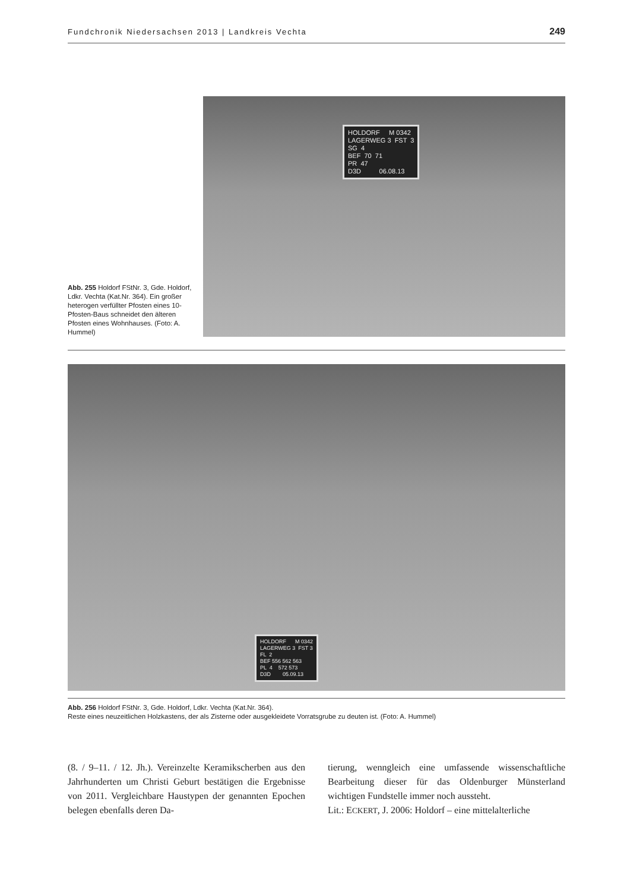Fundchronik Niedersachsen 2013 | Landkreis Vechta 249
Abb. 255 Holdorf FStNr. 3, Gde. Holdorf, Ldkr. Vechta (Kat.Nr. 364). Ein großer heterogen verfüllter Pfosten eines 10-Pfosten-Baus schneidet den älteren Pfosten eines Wohnhauses. (Foto: A. Hummel)
HOLDORF M 0342 LAGERWEG 3 FST 3 SG 4 BEF 70 71 PR 47 D3D 06.08.13
HOLDORF M 0342 LAGERWEG 3 FST 3 FL 2 BEF 556 562 563 PL 4 572 573 D3D 05.09.13
Abb. 256 Holdorf FStNr. 3, Gde. Holdorf, Ldkr. Vechta (Kat.Nr. 364).
Reste eines neuzeitlichen Holzkastens, der als Zisterne oder ausgekleidete Vorratsgrube zu deuten ist. (Foto: A. Hummel)
(8. / 9–11. / 12. Jh.). Vereinzelte Keramikscherben aus den Jahrhunderten um Christi Geburt bestätigen die Ergebnisse von 2011. Vergleichbare Haustypen der genannten Epochen belegen ebenfalls deren Da-
tierung, wenngleich eine umfassende wissenschaftliche Bearbeitung dieser für das Oldenburger Münsterland wichtigen Fundstelle immer noch aussteht.
Lit.: ECKERT, J. 2006: Holdorf – eine mittelalterliche